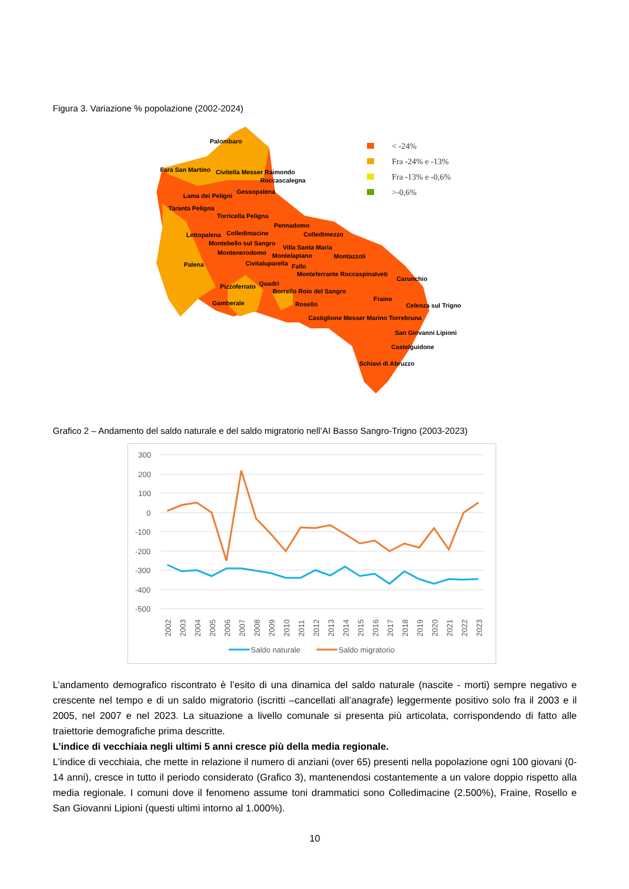Figura 3. Variazione % popolazione (2002-2024)
Palombaro
Fara San Martino Civitella Messer Raimondo
Roccascalegna
Lama dei Peligni
Gessopalena
Taranta Peligna
Torricella Peligna
Pennadomo
Lettopalena Colledimacine Colledimezzo
Montebello sul Sangro
Villa Santa Maria
Montenerodomo Montelapiano Montazzoli
Palena Civitaluparella Fallo
Monteferrante Roccaspinalveti
Carunchio
Pizzoferrato Quadri
Borrello Roio del Sangro
Fraine
Gamberale Rosello Celenza sul Trigno
Castiglione Messer Marino Torrebruna
San Giovanni Lipioni
Castelguidone
Schiavi di Abruzzo
< -24%
Fra -24% e -13%
Fra -13% e -0,6%
>-0,6%
Grafico 2 – Andamento del saldo naturale e del saldo migratorio nell’AI Basso Sangro-Trigno (2003-2023)
300
200
100
0
-100
-200
-300
-400
-500
2002
2003
2004
2005
2006
2007
2008
2009
2010
2011
2012
2013
2014
2015
2016
2017
2018
2019
2020
2021
2022
2023
Saldo naturale
Saldo migratorio
L’andamento demografico riscontrato è l’esito di una dinamica del saldo naturale (nascite - morti) sempre negativo e crescente nel tempo e di un saldo migratorio (iscritti –cancellati all’anagrafe) leggermente positivo solo fra il 2003 e il 2005, nel 2007 e nel 2023. La situazione a livello comunale si presenta più articolata, corrispondendo di fatto alle traiettorie demografiche prima descritte.
L’indice di vecchiaia negli ultimi 5 anni cresce più della media regionale.
L’indice di vecchiaia, che mette in relazione il numero di anziani (over 65) presenti nella popolazione ogni 100 giovani (0-14 anni), cresce in tutto il periodo considerato (Grafico 3), mantenendosi costantemente a un valore doppio rispetto alla media regionale. I comuni dove il fenomeno assume toni drammatici sono Colledimacine (2.500%), Fraine, Rosello e San Giovanni Lipioni (questi ultimi intorno al 1.000%).
10